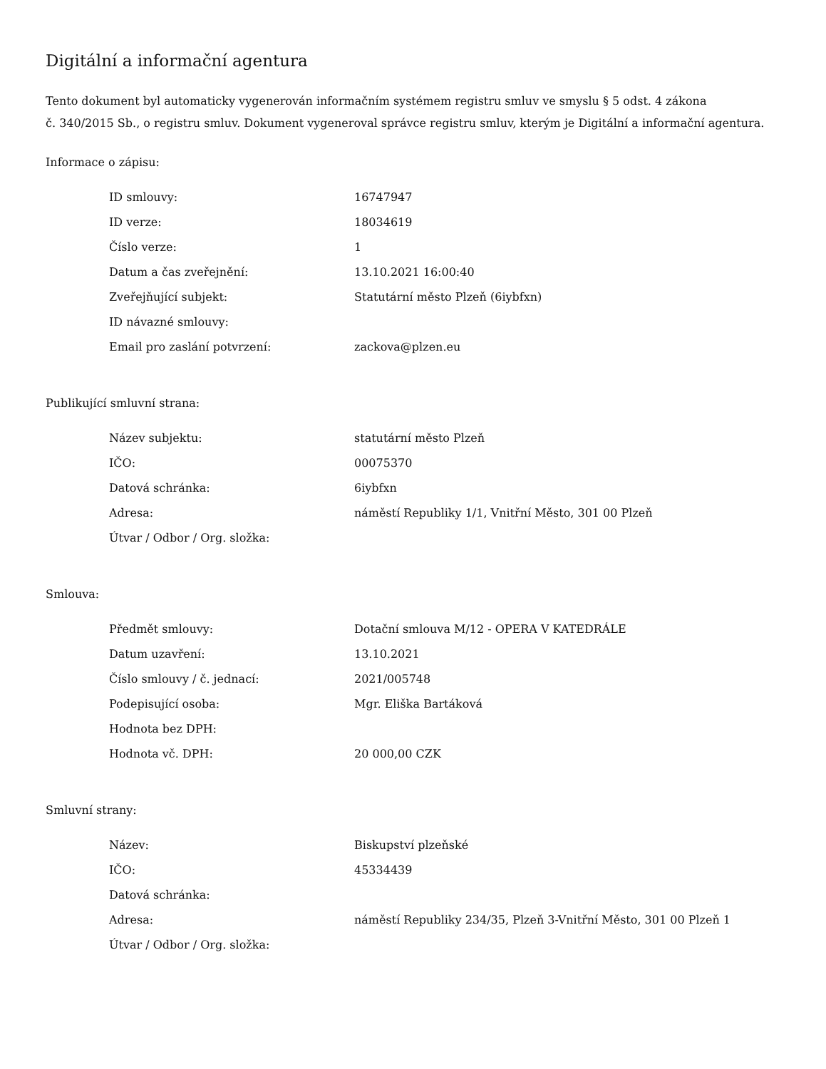Digitální a informační agentura
Tento dokument byl automaticky vygenerován informačním systémem registru smluv ve smyslu § 5 odst. 4 zákona
č. 340/2015 Sb., o registru smluv. Dokument vygeneroval správce registru smluv, kterým je Digitální a informační agentura.
Informace o zápisu:
| ID smlouvy: | 16747947 |
| ID verze: | 18034619 |
| Číslo verze: | 1 |
| Datum a čas zveřejnění: | 13.10.2021 16:00:40 |
| Zveřejňující subjekt: | Statutární město Plzeň (6iybfxn) |
| ID návazné smlouvy: | |
| Email pro zaslání potvrzení: | zackova@plzen.eu |
Publikující smluvní strana:
| Název subjektu: | statutární město Plzeň |
| IČO: | 00075370 |
| Datová schránka: | 6iybfxn |
| Adresa: | náměstí Republiky 1/1, Vnitřní Město, 301 00 Plzeň |
| Útvar / Odbor / Org. složka: | |
Smlouva:
| Předmět smlouvy: | Dotační smlouva M/12 - OPERA V KATEDRÁLE |
| Datum uzavření: | 13.10.2021 |
| Číslo smlouvy / č. jednací: | 2021/005748 |
| Podepisující osoba: | Mgr. Eliška Bartáková |
| Hodnota bez DPH: | |
| Hodnota vč. DPH: | 20 000,00 CZK |
Smluvní strany:
| Název: | Biskupství plzeňské |
| IČO: | 45334439 |
| Datová schránka: | |
| Adresa: | náměstí Republiky 234/35, Plzeň 3-Vnitřní Město, 301 00 Plzeň 1 |
| Útvar / Odbor / Org. složka: | |